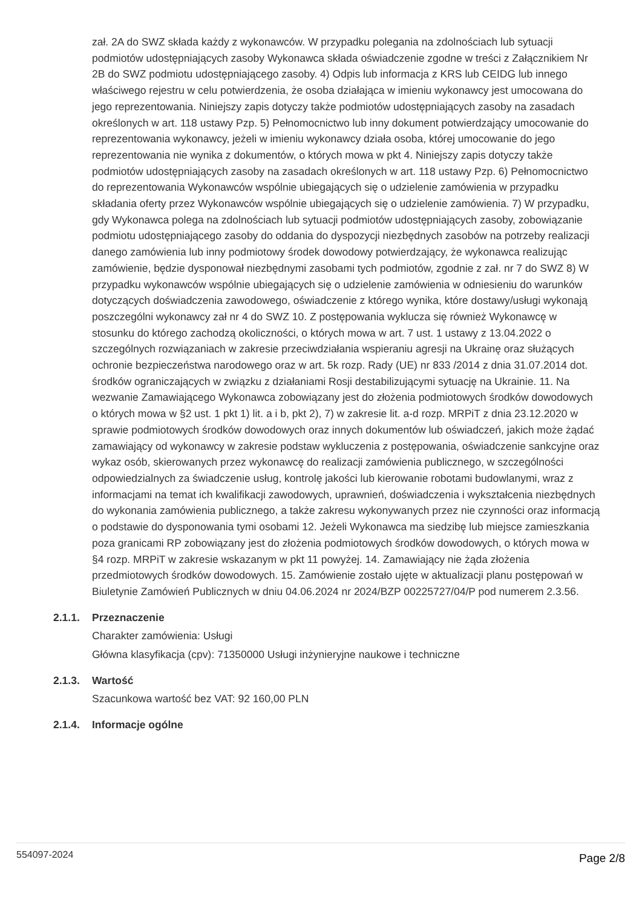zał. 2A do SWZ składa każdy z wykonawców. W przypadku polegania na zdolnościach lub sytuacji podmiotów udostępniających zasoby Wykonawca składa oświadczenie zgodne w treści z Załącznikiem Nr 2B do SWZ podmiotu udostępniającego zasoby. 4) Odpis lub informacja z KRS lub CEIDG lub innego właściwego rejestru w celu potwierdzenia, że osoba działająca w imieniu wykonawcy jest umocowana do jego reprezentowania. Niniejszy zapis dotyczy także podmiotów udostępniających zasoby na zasadach określonych w art. 118 ustawy Pzp. 5) Pełnomocnictwo lub inny dokument potwierdzający umocowanie do reprezentowania wykonawcy, jeżeli w imieniu wykonawcy działa osoba, której umocowanie do jego reprezentowania nie wynika z dokumentów, o których mowa w pkt 4. Niniejszy zapis dotyczy także podmiotów udostępniających zasoby na zasadach określonych w art. 118 ustawy Pzp. 6) Pełnomocnictwo do reprezentowania Wykonawców wspólnie ubiegających się o udzielenie zamówienia w przypadku składania oferty przez Wykonawców wspólnie ubiegających się o udzielenie zamówienia. 7) W przypadku, gdy Wykonawca polega na zdolnościach lub sytuacji podmiotów udostępniających zasoby, zobowiązanie podmiotu udostępniającego zasoby do oddania do dyspozycji niezbędnych zasobów na potrzeby realizacji danego zamówienia lub inny podmiotowy środek dowodowy potwierdzający, że wykonawca realizując zamówienie, będzie dysponował niezbędnymi zasobami tych podmiotów, zgodnie z zał. nr 7 do SWZ 8) W przypadku wykonawców wspólnie ubiegających się o udzielenie zamówienia w odniesieniu do warunków dotyczących doświadczenia zawodowego, oświadczenie z którego wynika, które dostawy/usługi wykonają poszczególni wykonawcy zał nr 4 do SWZ 10. Z postępowania wyklucza się również Wykonawcę w stosunku do którego zachodzą okoliczności, o których mowa w art. 7 ust. 1 ustawy z 13.04.2022 o szczególnych rozwiązaniach w zakresie przeciwdziałania wspieraniu agresji na Ukrainę oraz służących ochronie bezpieczeństwa narodowego oraz w art. 5k rozp. Rady (UE) nr 833 /2014 z dnia 31.07.2014 dot. środków ograniczających w związku z działaniami Rosji destabilizującymi sytuację na Ukrainie. 11. Na wezwanie Zamawiającego Wykonawca zobowiązany jest do złożenia podmiotowych środków dowodowych o których mowa w §2 ust. 1 pkt 1) lit. a i b, pkt 2), 7) w zakresie lit. a-d rozp. MRPiT z dnia 23.12.2020 w sprawie podmiotowych środków dowodowych oraz innych dokumentów lub oświadczeń, jakich może żądać zamawiający od wykonawcy w zakresie podstaw wykluczenia z postępowania, oświadczenie sankcyjne oraz wykaz osób, skierowanych przez wykonawcę do realizacji zamówienia publicznego, w szczególności odpowiedzialnych za świadczenie usług, kontrolę jakości lub kierowanie robotami budowlanymi, wraz z informacjami na temat ich kwalifikacji zawodowych, uprawnień, doświadczenia i wykształcenia niezbędnych do wykonania zamówienia publicznego, a także zakresu wykonywanych przez nie czynności oraz informacją o podstawie do dysponowania tymi osobami 12. Jeżeli Wykonawca ma siedzibę lub miejsce zamieszkania poza granicami RP zobowiązany jest do złożenia podmiotowych środków dowodowych, o których mowa w §4 rozp. MRPiT w zakresie wskazanym w pkt 11 powyżej. 14. Zamawiający nie żąda złożenia przedmiotowych środków dowodowych. 15. Zamówienie zostało ujęte w aktualizacji planu postępowań w Biuletynie Zamówień Publicznych w dniu 04.06.2024 nr 2024/BZP 00225727/04/P pod numerem 2.3.56.
2.1.1. Przeznaczenie
Charakter zamówienia: Usługi
Główna klasyfikacja (cpv): 71350000 Usługi inżynieryjne naukowe i techniczne
2.1.3. Wartość
Szacunkowa wartość bez VAT: 92 160,00 PLN
2.1.4. Informacje ogólne
554097-2024 Page 2/8